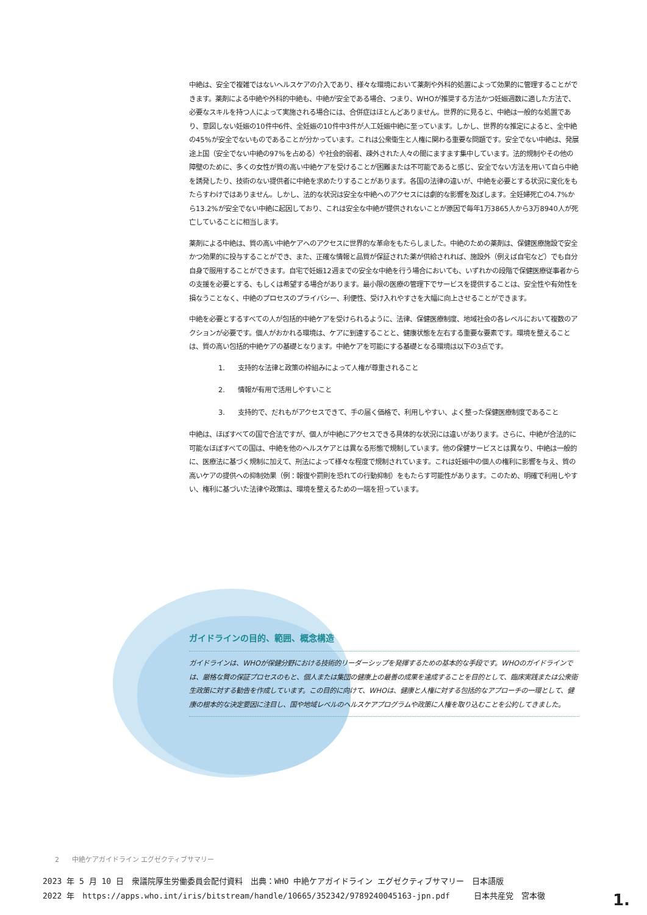中絶は、安全で複雑ではないヘルスケアの介入であり、様々な環境において薬剤や外科的処置によって効果的に管理することができます。薬剤による中絶や外科的中絶も、中絶が安全である場合、つまり、WHOが推奨する方法かつ妊娠週数に適した方法で、必要なスキルを持つ人によって実施される場合には、合併症はほとんどありません。世界的に見ると、中絶は一般的な処置であり、意図しない妊娠の10件中6件、全妊娠の10件中3件が人工妊娠中絶に至っています。しかし、世界的な推定によると、全中絶の45%が安全でないものであることが分かっています。これは公衆衛生と人権に関わる重要な問題です。安全でない中絶は、発展途上国（安全でない中絶の97%を占める）や社会的弱者、疎外された人々の間にますます集中しています。法的規制やその他の障壁のために、多くの女性が質の高い中絶ケアを受けることが困難または不可能であると感じ、安全でない方法を用いて自ら中絶を誘発したり、技術のない提供者に中絶を求めたりすることがあります。各国の法律の違いが、中絶を必要とする状況に変化をもたらすわけではありません。しかし、法的な状況は安全な中絶へのアクセスには劇的な影響を及ぼします。全妊婦死亡の4.7%から13.2%が安全でない中絶に起因しており、これは安全な中絶が提供されないことが原因で毎年1万3865人から3万8940人が死亡していることに相当します。
薬剤による中絶は、質の高い中絶ケアへのアクセスに世界的な革命をもたらしました。中絶のための薬剤は、保健医療施設で安全かつ効果的に投与することができ、また、正確な情報と品質が保証された薬が供給されれば、施設外（例えば自宅など）でも自分自身で服用することができます。自宅で妊娠12週までの安全な中絶を行う場合においても、いずれかの段階で保健医療従事者からの支援を必要とする、もしくは希望する場合があります。最小限の医療の管理下でサービスを提供することは、安全性や有効性を損なうことなく、中絶のプロセスのプライバシー、利便性、受け入れやすさを大幅に向上させることができます。
中絶を必要とするすべての人が包括的中絶ケアを受けられるように、法律、保健医療制度、地域社会の各レベルにおいて複数のアクションが必要です。個人がおかれる環境は、ケアに到達することと、健康状態を左右する重要な要素です。環境を整えることは、質の高い包括的中絶ケアの基礎となります。中絶ケアを可能にする基礎となる環境は以下の3点です。
1. 支持的な法律と政策の枠組みによって人権が尊重されること
2. 情報が有用で活用しやすいこと
3. 支持的で、だれもがアクセスできて、手の届く価格で、利用しやすい、よく整った保健医療制度であること
中絶は、ほぼすべての国で合法ですが、個人が中絶にアクセスできる具体的な状況には違いがあります。さらに、中絶が合法的に可能なほぼすべての国は、中絶を他のヘルスケアとは異なる形態で規制しています。他の保健サービスとは異なり、中絶は一般的に、医療法に基づく規制に加えて、刑法によって様々な程度で規制されています。これは妊娠中の個人の権利に影響を与え、質の高いケアの提供への抑制効果（例：報復や罰則を恐れての行動抑制）をもたらす可能性があります。このため、明確で利用しやすい、権利に基づいた法律や政策は、環境を整えるための一端を担っています。
ガイドラインの目的、範囲、概念構造
ガイドラインは、WHOが保健分野における技術的リーダーシップを発揮するための基本的な手段です。WHOのガイドラインでは、厳格な質の保証プロセスのもと、個人または集団の健康上の最善の成果を達成することを目的として、臨床実践または公衆衛生政策に対する勧告を作成しています。この目的に向けて、WHOは、健康と人権に対する包括的なアプローチの一環として、健康の根本的な決定要因に注目し、国や地域レベルのヘルスケアプログラムや政策に人権を取り込むことを公約してきました。
2 中絶ケアガイドライン エグゼクティブサマリー
2023 年 5 月 10 日　衆議院厚生労働委員会配付資料　出典：WHO 中絶ケアガイドライン エグゼクティブサマリー　日本語版
2022 年　https://apps.who.int/iris/bitstream/handle/10665/352342/9789240045163-jpn.pdf　　　日本共産党　宮本徹
1.